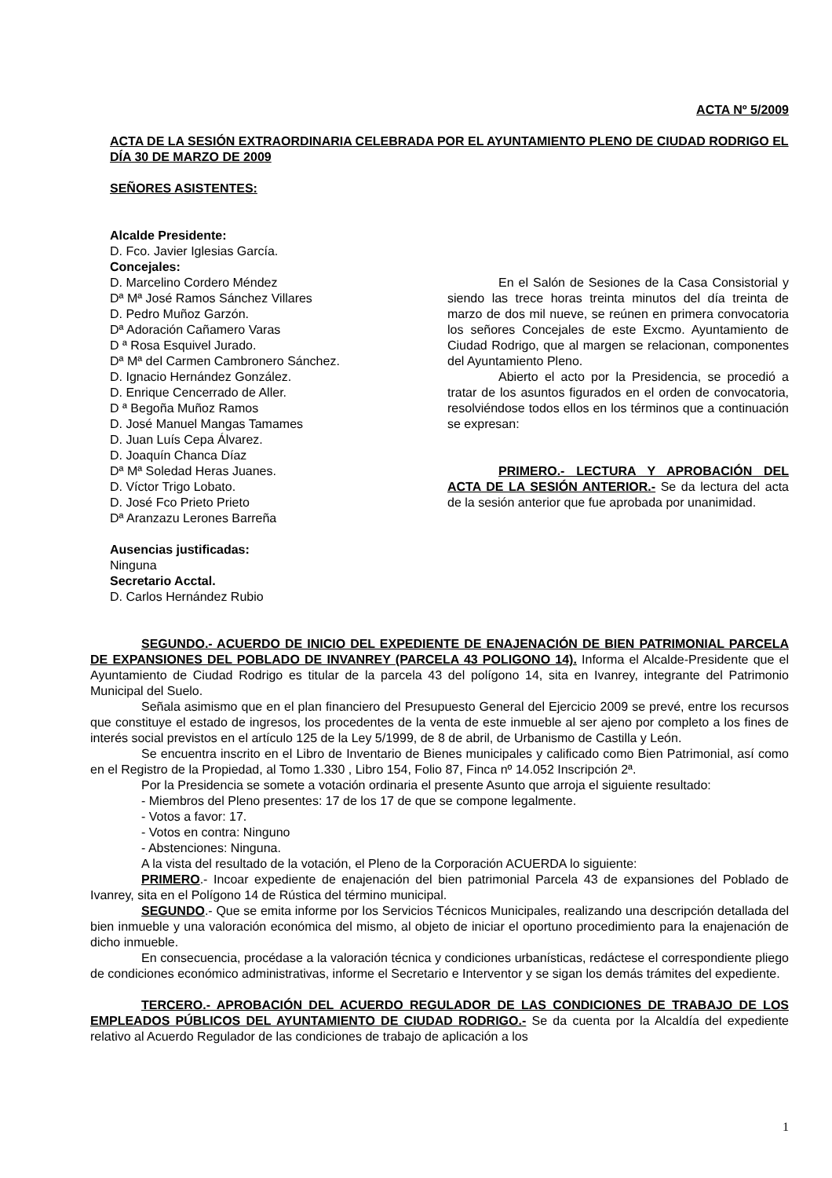ACTA Nº 5/2009
ACTA DE LA SESIÓN EXTRAORDINARIA CELEBRADA POR EL AYUNTAMIENTO PLENO DE CIUDAD RODRIGO EL DÍA 30 DE MARZO DE 2009
SEÑORES ASISTENTES:
Alcalde Presidente:
D. Fco. Javier Iglesias García.
Concejales:
D. Marcelino Cordero Méndez
Dª Mª José Ramos Sánchez Villares
D. Pedro Muñoz Garzón.
Dª Adoración Cañamero Varas
D ª Rosa Esquivel Jurado.
Dª Mª del Carmen Cambronero Sánchez.
D. Ignacio Hernández González.
D. Enrique Cencerrado de Aller.
D ª Begoña Muñoz Ramos
D. José Manuel Mangas Tamames
D. Juan Luís Cepa Álvarez.
D. Joaquín Chanca Díaz
Dª Mª Soledad Heras Juanes.
D. Víctor Trigo Lobato.
D. José Fco Prieto Prieto
Dª Aranzazu Lerones Barreña
Ausencias justificadas:
Ninguna
Secretario Acctal.
D. Carlos Hernández Rubio
En el Salón de Sesiones de la Casa Consistorial y siendo las trece horas treinta minutos del día treinta de marzo de dos mil nueve, se reúnen en primera convocatoria los señores Concejales de este Excmo. Ayuntamiento de Ciudad Rodrigo, que al margen se relacionan, componentes del Ayuntamiento Pleno.
Abierto el acto por la Presidencia, se procedió a tratar de los asuntos figurados en el orden de convocatoria, resolviéndose todos ellos en los términos que a continuación se expresan:
PRIMERO.- LECTURA Y APROBACIÓN DEL ACTA DE LA SESIÓN ANTERIOR.- Se da lectura del acta de la sesión anterior que fue aprobada por unanimidad.
SEGUNDO.- ACUERDO DE INICIO DEL EXPEDIENTE DE ENAJENACIÓN DE BIEN PATRIMONIAL PARCELA DE EXPANSIONES DEL POBLADO DE INVANREY (PARCELA 43 POLIGONO 14). Informa el Alcalde-Presidente que el Ayuntamiento de Ciudad Rodrigo es titular de la parcela 43 del polígono 14, sita en Ivanrey, integrante del Patrimonio Municipal del Suelo.
Señala asimismo que en el plan financiero del Presupuesto General del Ejercicio 2009 se prevé, entre los recursos que constituye el estado de ingresos, los procedentes de la venta de este inmueble al ser ajeno por completo a los fines de interés social previstos en el artículo 125 de la Ley 5/1999, de 8 de abril, de Urbanismo de Castilla y León.
Se encuentra inscrito en el Libro de Inventario de Bienes municipales y calificado como Bien Patrimonial, así como en el Registro de la Propiedad, al Tomo 1.330 , Libro 154, Folio 87, Finca nº 14.052 Inscripción 2ª.
Por la Presidencia se somete a votación ordinaria el presente Asunto que arroja el siguiente resultado:
- Miembros del Pleno presentes: 17 de los 17 de que se compone legalmente.
- Votos a favor: 17.
- Votos en contra: Ninguno
- Abstenciones: Ninguna.
A la vista del resultado de la votación, el Pleno de la Corporación ACUERDA lo siguiente:
PRIMERO.- Incoar expediente de enajenación del bien patrimonial Parcela 43 de expansiones del Poblado de Ivanrey, sita en el Polígono 14 de Rústica del término municipal.
SEGUNDO.- Que se emita informe por los Servicios Técnicos Municipales, realizando una descripción detallada del bien inmueble y una valoración económica del mismo, al objeto de iniciar el oportuno procedimiento para la enajenación de dicho inmueble.
En consecuencia, procédase a la valoración técnica y condiciones urbanísticas, redáctese el correspondiente pliego de condiciones económico administrativas, informe el Secretario e Interventor y se sigan los demás trámites del expediente.
TERCERO.- APROBACIÓN DEL ACUERDO REGULADOR DE LAS CONDICIONES DE TRABAJO DE LOS EMPLEADOS PÚBLICOS DEL AYUNTAMIENTO DE CIUDAD RODRIGO.- Se da cuenta por la Alcaldía del expediente relativo al Acuerdo Regulador de las condiciones de trabajo de aplicación a los
1